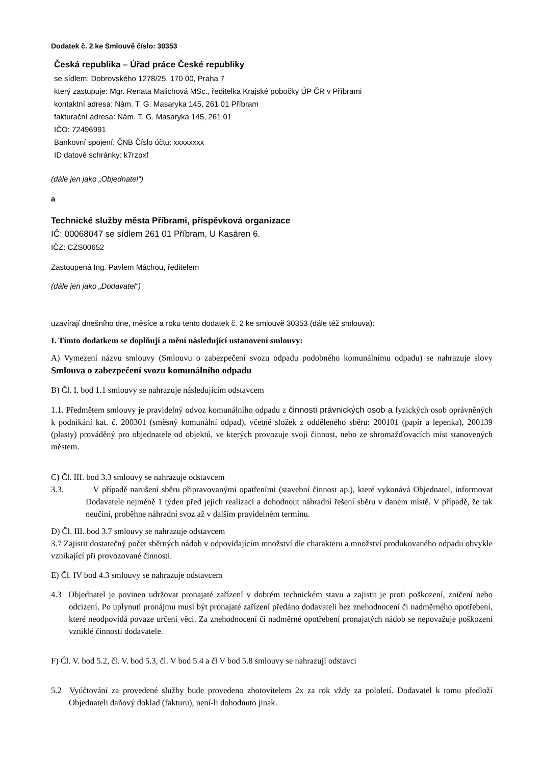Dodatek č. 2 ke Smlouvě číslo: 30353
Česká republika – Úřad práce České republiky
se sídlem: Dobrovského 1278/25, 170 00, Praha 7
který zastupuje: Mgr. Renata Malichová MSc., ředitelka Krajské pobočky ÚP ČR v Příbrami
kontaktní adresa: Nám. T. G. Masaryka 145, 261 01 Příbram
fakturační adresa: Nám. T. G. Masaryka 145, 261 01
IČO: 72496991
Bankovní spojení: ČNB Číslo účtu: xxxxxxxx
ID datové schránky: k7rzpxf
(dále jen jako „Objednatel“)
a
Technické služby města Příbrami, příspěvková organizace
IČ: 00068047 se sídlem 261 01 Příbram, U Kasáren 6.
IČZ: CZS00652
Zastoupená Ing. Pavlem Máchou, ředitelem
(dále jen jako „Dodavatel“)
uzavírají dnešního dne, měsíce a roku tento dodatek č. 2 ke smlouvě 30353 (dále též smlouva):
I. Tímto dodatkem se doplňují a mění následující ustanovení smlouvy:
A) Vymezení názvu smlouvy (Smlouvu o zabezpečení svozu odpadu podobného komunálnímu odpadu) se nahrazuje slovy Smlouva o zabezpečení svozu komunálního odpadu
B) Čl. I. bod 1.1 smlouvy se nahrazuje následujícím odstavcem
1.1. Předmětem smlouvy je pravidelný odvoz komunálního odpadu z činnosti právnických osob a fyzických osob oprávněných k podnikání kat. č. 200301 (směsný komunální odpad), včetně složek z odděleného sběru: 200101 (papír a lepenka), 200139 (plasty) prováděný pro objednatele od objektů, ve kterých provozuje svoji činnost, nebo ze shromažďovacích míst stanovených městem.
C) Čl. III. bod 3.3 smlouvy se nahrazuje odstavcem
3.3. V případě narušení sběru připravovanými opatřeními (stavební činnost ap.), které vykonává Objednatel, informovat Dodavatele nejméně 1 týden před jejich realizací a dohodnout náhradní řešení sběru v daném místě. V případě, že tak neučiní, proběhne náhradní svoz až v dalším pravidelném termínu.
D) Čl. III. bod 3.7 smlouvy se nahrazuje odstavcem
3.7 Zajistit dostatečný počet sběrných nádob v odpovídajícím množství dle charakteru a množství produkovaného odpadu obvykle vznikající při provozované činnosti.
E) Čl. IV bod 4.3 smlouvy se nahrazuje odstavcem
4.3 Objednatel je povinen udržovat pronajaté zařízení v dobrém technickém stavu a zajistit je proti poškození, zničení nebo odcizení. Po uplynutí pronájmu musí být pronajaté zařízení předáno dodavateli bez znehodnocení či nadměrného opotřebení, které neodpovídá povaze určení věci. Za znehodnocení či nadměrné opotřebení pronajatých nádob se nepovažuje poškození vzniklé činnosti dodavatele.
F) Čl. V. bod 5.2, čl. V. bod 5.3, čl. V bod 5.4 a čl V bod 5.8 smlouvy se nahrazují odstavci
5.2 Vyúčtování za provedené služby bude provedeno zhotovitelem 2x za rok vždy za pololetí. Dodavatel k tomu předloží Objednateli daňový doklad (fakturu), není-li dohodnuto jinak.